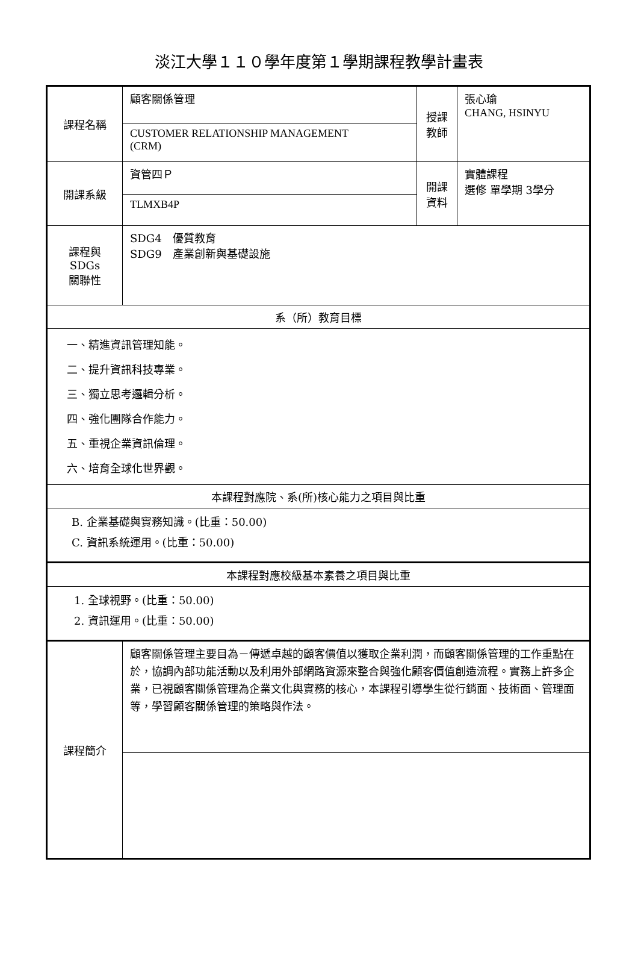淡江大學１１０學年度第１學期課程教學計畫表
| 課程名稱 | 顧客關係管理 | 授課 教師 | 張心瑜 CHANG, HSINYU |
| | CUSTOMER RELATIONSHIP MANAGEMENT (CRM) | | |
| 開課系級 | 資管四Ｐ | 開課 資料 | 實體課程 選修 單學期 3學分 |
| | TLMXB4P | | |
| 課程與SDGs 關聯性 | SDG4 優質教育 SDG9 產業創新與基礎設施 | | |
| 系（所）教育目標 | | | |
| 一、精進資訊管理知能。 二、提升資訊科技專業。 三、獨立思考邏輯分析。 四、強化團隊合作能力。 五、重視企業資訊倫理。 六、培育全球化世界觀。 | | | |
| 本課程對應院、系(所)核心能力之項目與比重 | | | |
| B. 企業基礎與實務知識。(比重：50.00) C. 資訊系統運用。(比重：50.00) | | | |
| 本課程對應校級基本素養之項目與比重 | | | |
| 1. 全球視野。(比重：50.00) 2. 資訊運用。(比重：50.00) | | | |
| 課程簡介 | 顧客關係管理主要目為－傳遞卓越的顧客價值以獲取企業利潤，而顧客關係管理的工作重點在於，協調內部功能活動以及利用外部網路資源來整合與強化顧客價值創造流程。實務上許多企業，已視顧客關係管理為企業文化與實務的核心，本課程引導學生從行銷面、技術面、管理面等，學習顧客關係管理的策略與作法。 | | |